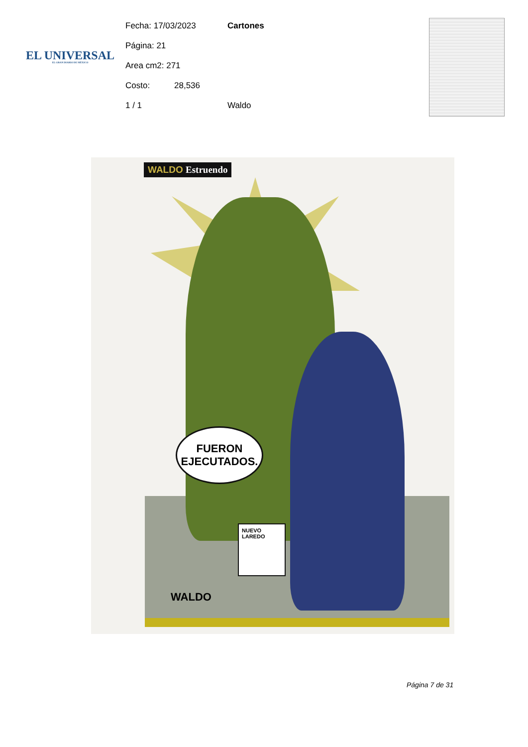EL UNIVERSAL
EL GRAN DIARIO DE MÉXICO
Fecha: 17/03/2023 Cartones
Página: 21
Area cm2: 271
Costo: 28,536
1 / 1 Waldo
WALDO Estruendo
FUERON
EJECUTADOS.
NUEVO LAREDO
WALDO
Página 7 de 31